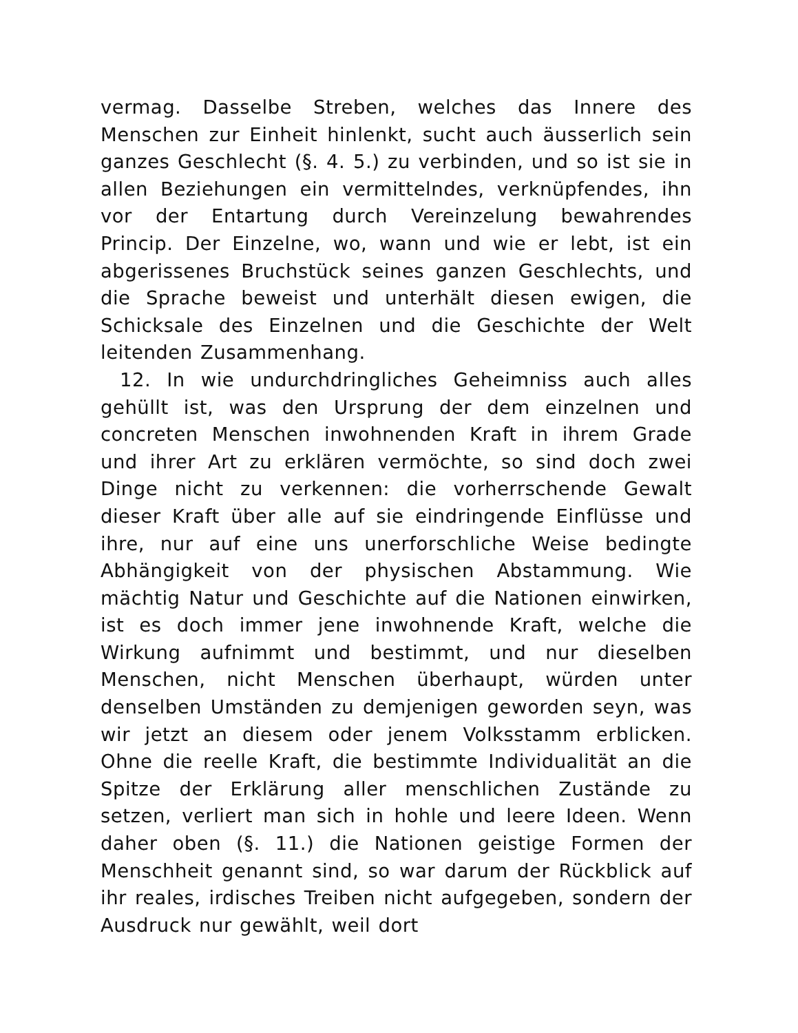vermag. Dasselbe Streben, welches das Innere des Menschen zur Einheit hinlenkt, sucht auch äusserlich sein ganzes Geschlecht (§. 4. 5.) zu verbinden, und so ist sie in allen Beziehungen ein vermittelndes, verknüpfendes, ihn vor der Entartung durch Vereinzelung bewahrendes Princip. Der Einzelne, wo, wann und wie er lebt, ist ein abgerissenes Bruchstück seines ganzen Geschlechts, und die Sprache beweist und unterhält diesen ewigen, die Schicksale des Einzelnen und die Geschichte der Welt leitenden Zusammenhang.
12. In wie undurchdringliches Geheimniss auch alles gehüllt ist, was den Ursprung der dem einzelnen und concreten Menschen inwohnenden Kraft in ihrem Grade und ihrer Art zu erklären vermöchte, so sind doch zwei Dinge nicht zu verkennen: die vorherrschende Gewalt dieser Kraft über alle auf sie eindringende Einflüsse und ihre, nur auf eine uns unerforschliche Weise bedingte Abhängigkeit von der physischen Abstammung. Wie mächtig Natur und Geschichte auf die Nationen einwirken, ist es doch immer jene inwohnende Kraft, welche die Wirkung aufnimmt und bestimmt, und nur dieselben Menschen, nicht Menschen überhaupt, würden unter denselben Umständen zu demjenigen geworden seyn, was wir jetzt an diesem oder jenem Volksstamm erblicken. Ohne die reelle Kraft, die bestimmte Individualität an die Spitze der Erklärung aller menschlichen Zustände zu setzen, verliert man sich in hohle und leere Ideen. Wenn daher oben (§. 11.) die Nationen geistige Formen der Menschheit genannt sind, so war darum der Rückblick auf ihr reales, irdisches Treiben nicht aufgegeben, sondern der Ausdruck nur gewählt, weil dort